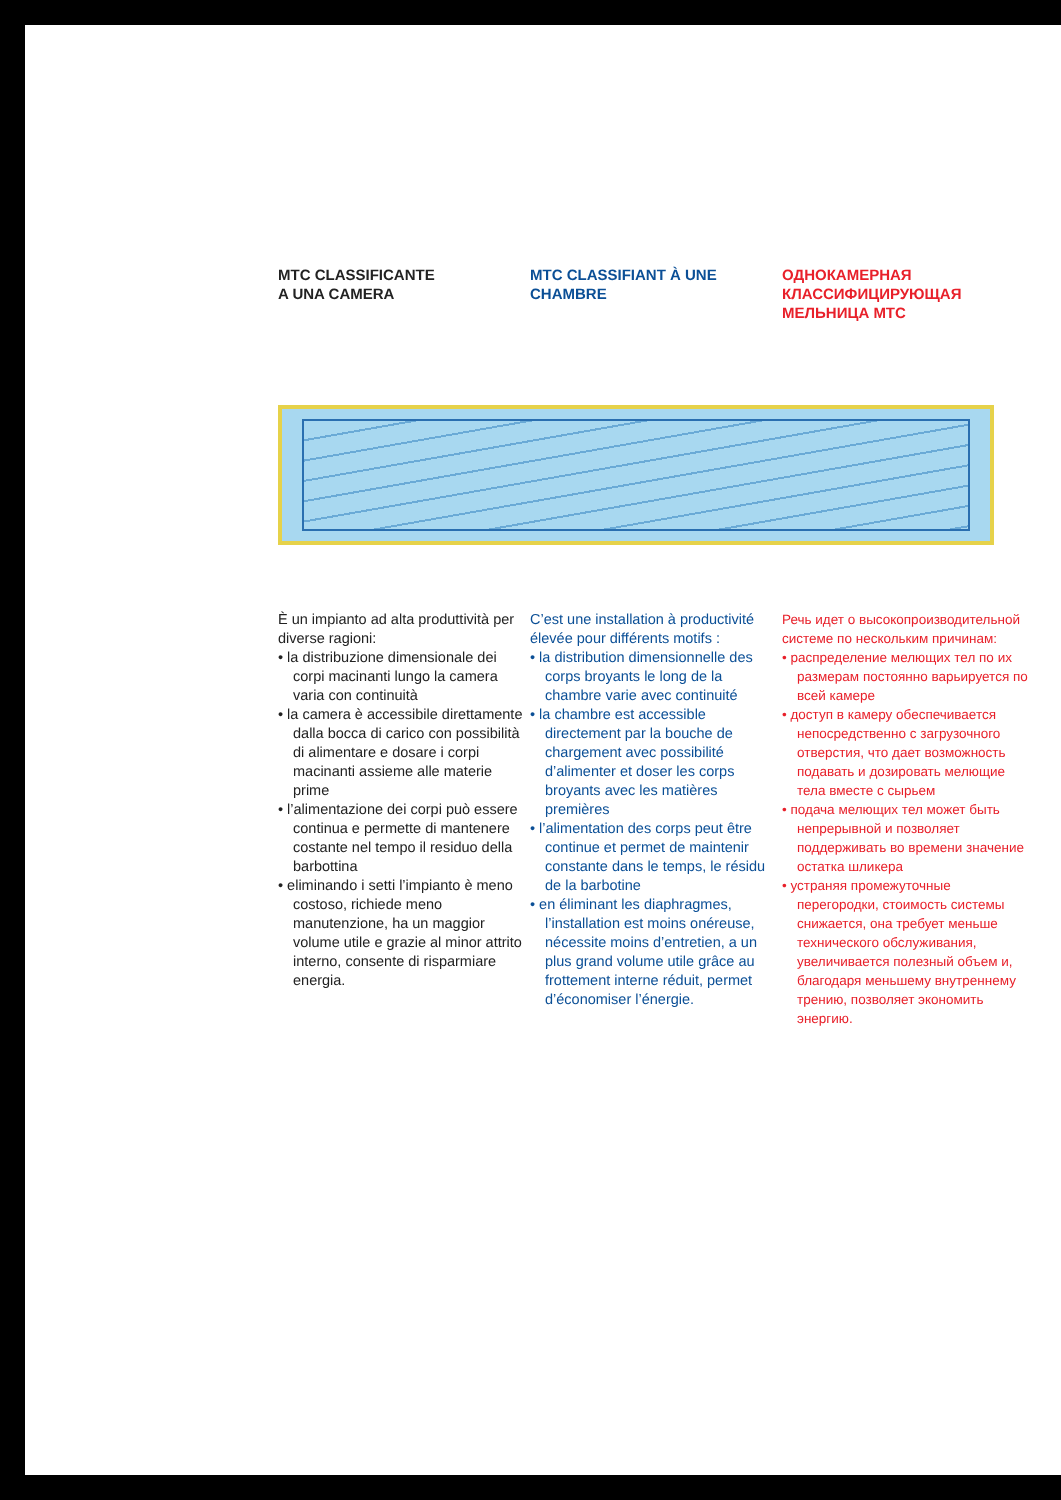MTC CLASSIFICANTE
A UNA CAMERA
MTC CLASSIFIANT À UNE CHAMBRE
ОДНОКАМЕРНАЯ КЛАССИФИЦИРУЮЩАЯ МЕЛЬНИЦА МТС
È un impianto ad alta produttività per diverse ragioni:
• la distribuzione dimensionale dei corpi macinanti lungo la camera varia con continuità
• la camera è accessibile direttamente dalla bocca di carico con possibilità di alimentare e dosare i corpi macinanti assieme alle materie prime
• l’alimentazione dei corpi può essere continua e permette di mantenere costante nel tempo il residuo della barbottina
• eliminando i setti l’impianto è meno costoso, richiede meno manutenzione, ha un maggior volume utile e grazie al minor attrito interno, consente di risparmiare energia.
C’est une installation à productivité élevée pour différents motifs :
• la distribution dimensionnelle des corps broyants le long de la chambre varie avec continuité
• la chambre est accessible directement par la bouche de chargement avec possibilité d’alimenter et doser les corps broyants avec les matières premières
• l’alimentation des corps peut être continue et permet de maintenir constante dans le temps, le résidu de la barbotine
• en éliminant les diaphragmes, l’installation est moins onéreuse, nécessite moins d’entretien, a un plus grand volume utile grâce au frottement interne réduit, permet d’économiser l’énergie.
Речь идет о высокопроизводительной системе по нескольким причинам:
• распределение мелющих тел по их размерам постоянно варьируется по всей камере
• доступ в камеру обеспечивается непосредственно с загрузочного отверстия, что дает возможность подавать и дозировать мелющие тела вместе с сырьем
• подача мелющих тел может быть непрерывной и позволяет поддерживать во времени значение остатка шликера
• устраняя промежуточные перегородки, стоимость системы снижается, она требует меньше технического обслуживания, увеличивается полезный объем и, благодаря меньшему внутреннему трению, позволяет экономить энергию.